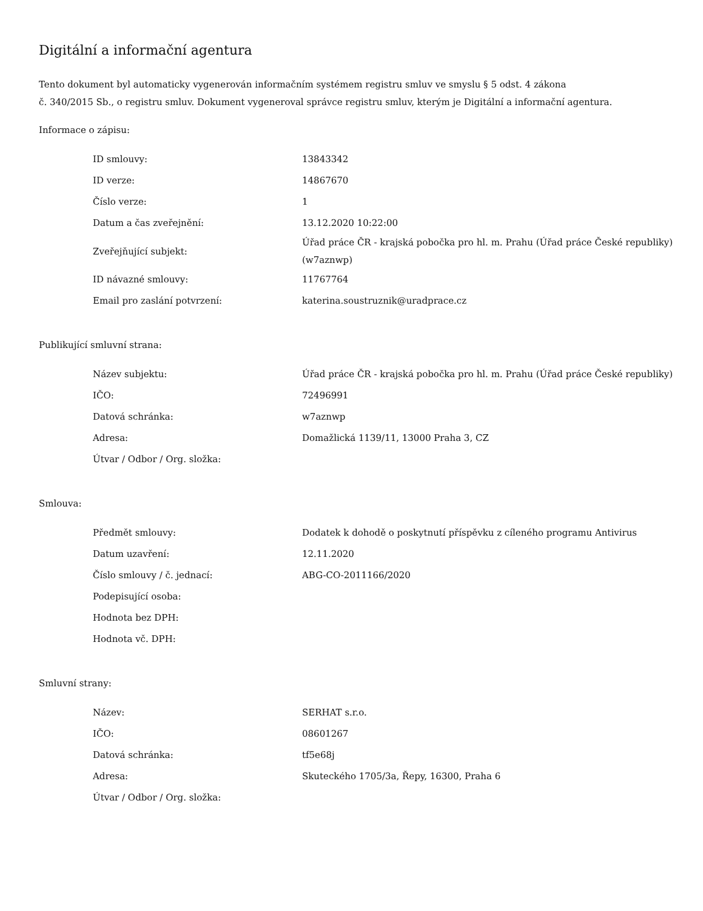Digitální a informační agentura
Tento dokument byl automaticky vygenerován informačním systémem registru smluv ve smyslu § 5 odst. 4 zákona
č. 340/2015 Sb., o registru smluv. Dokument vygeneroval správce registru smluv, kterým je Digitální a informační agentura.
Informace o zápisu:
| ID smlouvy: | 13843342 |
| ID verze: | 14867670 |
| Číslo verze: | 1 |
| Datum a čas zveřejnění: | 13.12.2020 10:22:00 |
| Zveřejňující subjekt: | Úřad práce ČR - krajská pobočka pro hl. m. Prahu (Úřad práce České republiky) (w7aznwp) |
| ID návazné smlouvy: | 11767764 |
| Email pro zaslání potvrzení: | katerina.soustruznik@uradprace.cz |
Publikující smluvní strana:
| Název subjektu: | Úřad práce ČR - krajská pobočka pro hl. m. Prahu (Úřad práce České republiky) |
| IČO: | 72496991 |
| Datová schránka: | w7aznwp |
| Adresa: | Domažlická 1139/11, 13000 Praha 3, CZ |
| Útvar / Odbor / Org. složka: | |
Smlouva:
| Předmět smlouvy: | Dodatek k dohodě o poskytnutí příspěvku z cíleného programu Antivirus |
| Datum uzavření: | 12.11.2020 |
| Číslo smlouvy / č. jednací: | ABG-CO-2011166/2020 |
| Podepisující osoba: | |
| Hodnota bez DPH: | |
| Hodnota vč. DPH: | |
Smluvní strany:
| Název: | SERHAT s.r.o. |
| IČO: | 08601267 |
| Datová schránka: | tf5e68j |
| Adresa: | Skuteckého 1705/3a, Řepy, 16300, Praha 6 |
| Útvar / Odbor / Org. složka: | |